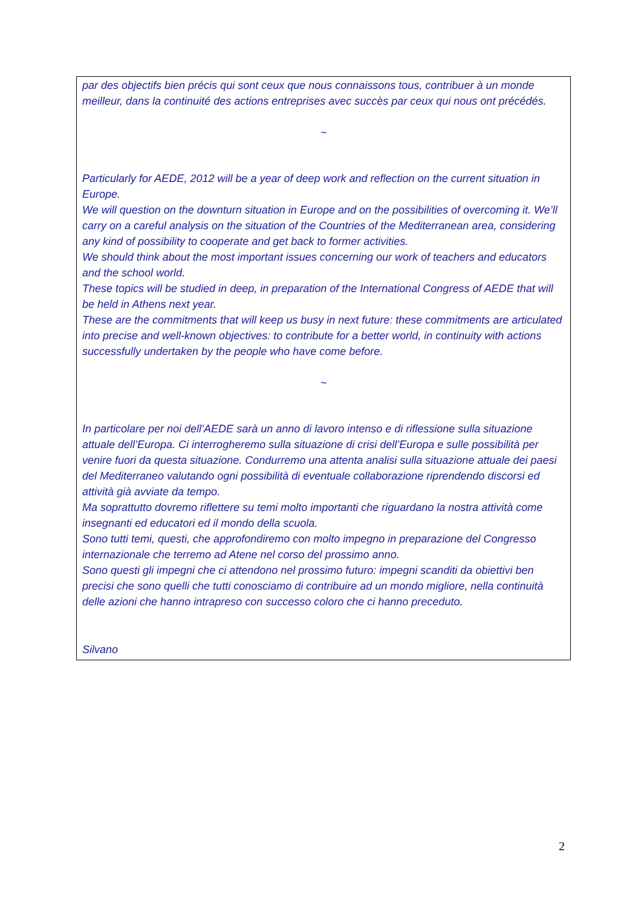par des objectifs bien précis qui sont ceux que nous connaissons tous, contribuer à un monde meilleur, dans la continuité des actions entreprises avec succès par ceux qui nous ont précédés.
~
Particularly for AEDE, 2012 will be a year of deep work and reflection on the current situation in Europe.
We will question on the downturn situation in Europe and on the possibilities of overcoming it. We’ll carry on a careful analysis on the situation of the Countries of the Mediterranean area, considering any kind of possibility to cooperate and get back to former activities.
We should think about the most important issues concerning our work of teachers and educators and the school world.
These topics will be studied in deep, in preparation of the International Congress of AEDE that will be held in Athens next year.
These are the commitments that will keep us busy in next future: these commitments are articulated into precise and well-known objectives: to contribute for a better world, in continuity with actions successfully undertaken by the people who have come before.
~
In particolare per noi dell’AEDE sarà un anno di lavoro intenso e di riflessione sulla situazione attuale dell’Europa. Ci interrogheremo sulla situazione di crisi dell’Europa e sulle possibilità per venire fuori da questa situazione. Condurremo una attenta analisi sulla situazione attuale dei paesi del Mediterraneo valutando ogni possibilità di eventuale collaborazione riprendendo discorsi ed attività già avviate da tempo.
Ma soprattutto dovremo riflettere su temi molto importanti che riguardano la nostra attività come insegnanti ed educatori ed il mondo della scuola.
Sono tutti temi, questi, che approfondiremo con molto impegno in preparazione del Congresso internazionale che terremo ad Atene nel corso del prossimo anno.
Sono questi gli impegni che ci attendono nel prossimo futuro: impegni scanditi da obiettivi ben precisi che sono quelli che tutti conosciamo di contribuire ad un mondo migliore, nella continuità delle azioni che hanno intrapreso con successo coloro che ci hanno preceduto.
Silvano
2